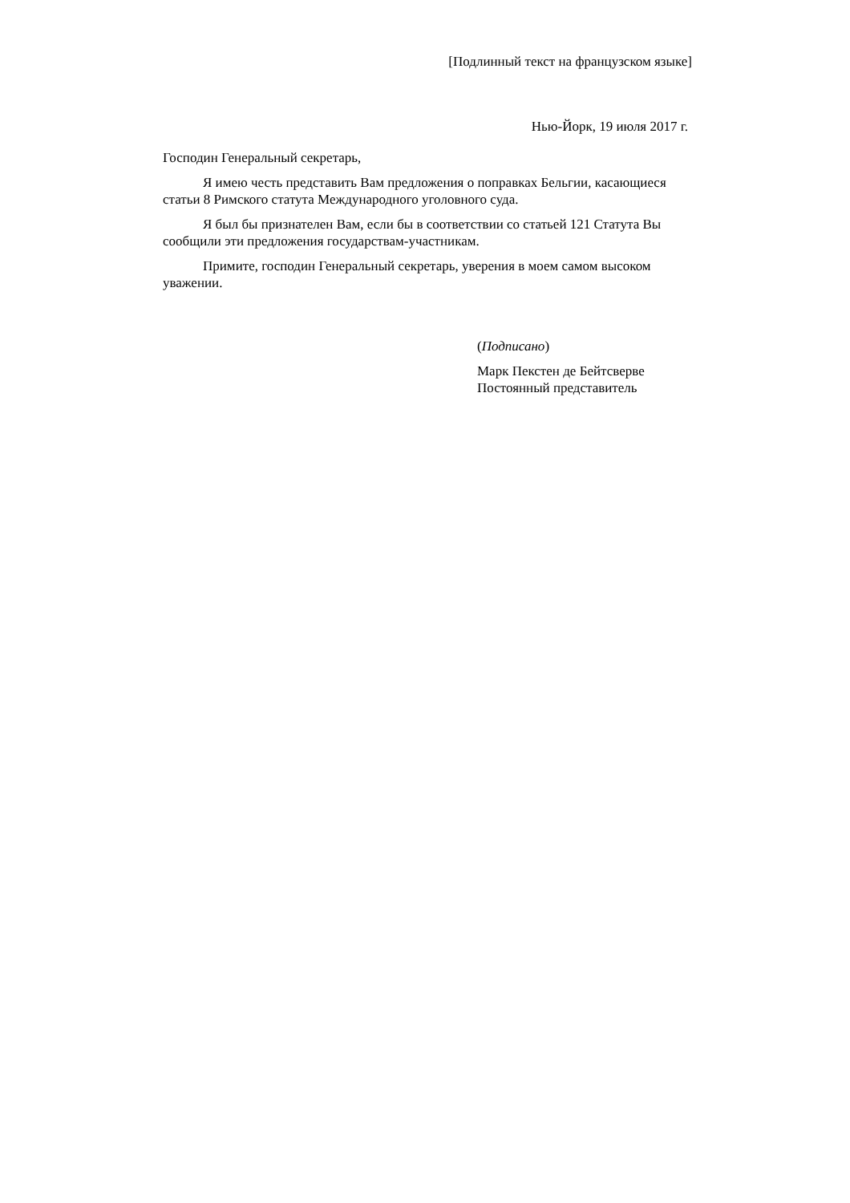[Подлинный текст на французском языке]
Нью-Йорк, 19 июля 2017 г.
Господин Генеральный секретарь,
Я имею честь представить Вам предложения о поправках Бельгии, касающиеся статьи 8 Римского статута Международного уголовного суда.
Я был бы признателен Вам, если бы в соответствии со статьей 121 Статута Вы сообщили эти предложения государствам-участникам.
Примите, господин Генеральный секретарь, уверения в моем самом высоком уважении.
(Подписано)
Марк Пекстен де Бейтсверве
Постоянный представитель